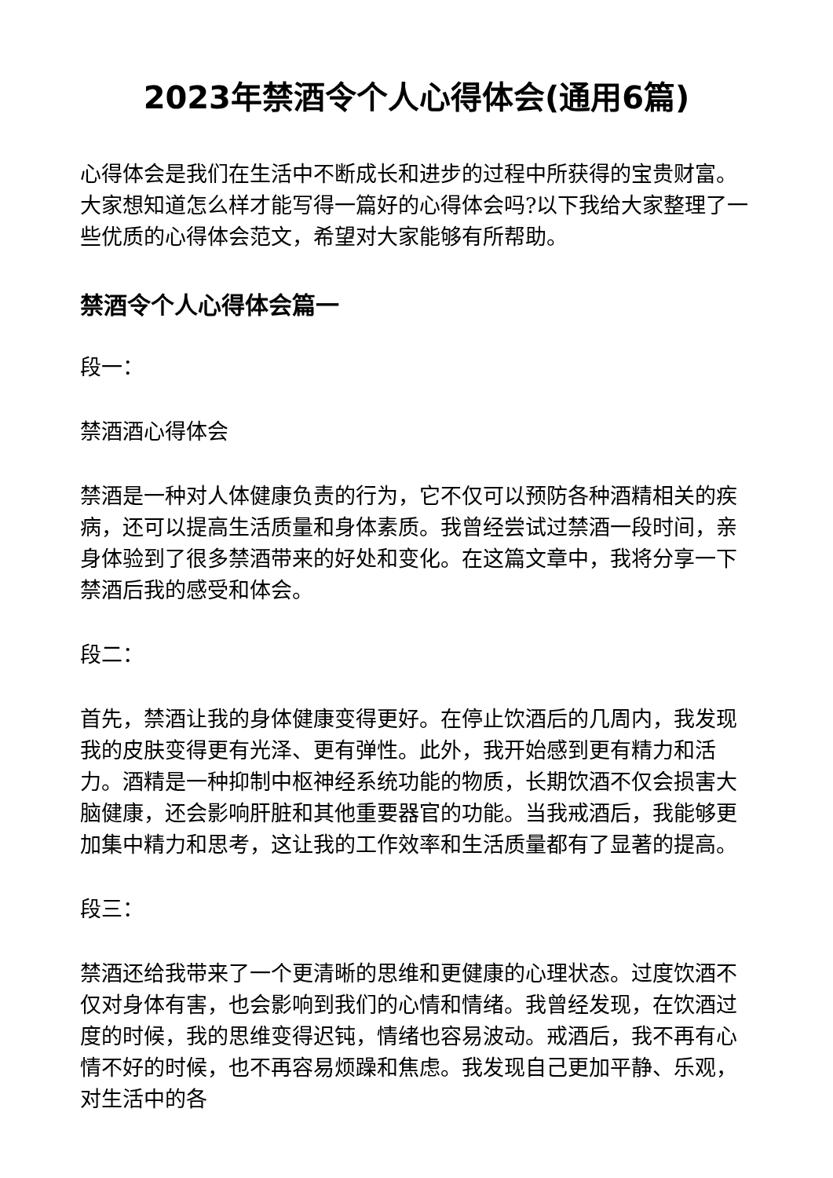2023年禁酒令个人心得体会(通用6篇)
心得体会是我们在生活中不断成长和进步的过程中所获得的宝贵财富。大家想知道怎么样才能写得一篇好的心得体会吗?以下我给大家整理了一些优质的心得体会范文，希望对大家能够有所帮助。
禁酒令个人心得体会篇一
段一：
禁酒酒心得体会
禁酒是一种对人体健康负责的行为，它不仅可以预防各种酒精相关的疾病，还可以提高生活质量和身体素质。我曾经尝试过禁酒一段时间，亲身体验到了很多禁酒带来的好处和变化。在这篇文章中，我将分享一下禁酒后我的感受和体会。
段二：
首先，禁酒让我的身体健康变得更好。在停止饮酒后的几周内，我发现我的皮肤变得更有光泽、更有弹性。此外，我开始感到更有精力和活力。酒精是一种抑制中枢神经系统功能的物质，长期饮酒不仅会损害大脑健康，还会影响肝脏和其他重要器官的功能。当我戒酒后，我能够更加集中精力和思考，这让我的工作效率和生活质量都有了显著的提高。
段三：
禁酒还给我带来了一个更清晰的思维和更健康的心理状态。过度饮酒不仅对身体有害，也会影响到我们的心情和情绪。我曾经发现，在饮酒过度的时候，我的思维变得迟钝，情绪也容易波动。戒酒后，我不再有心情不好的时候，也不再容易烦躁和焦虑。我发现自己更加平静、乐观，对生活中的各